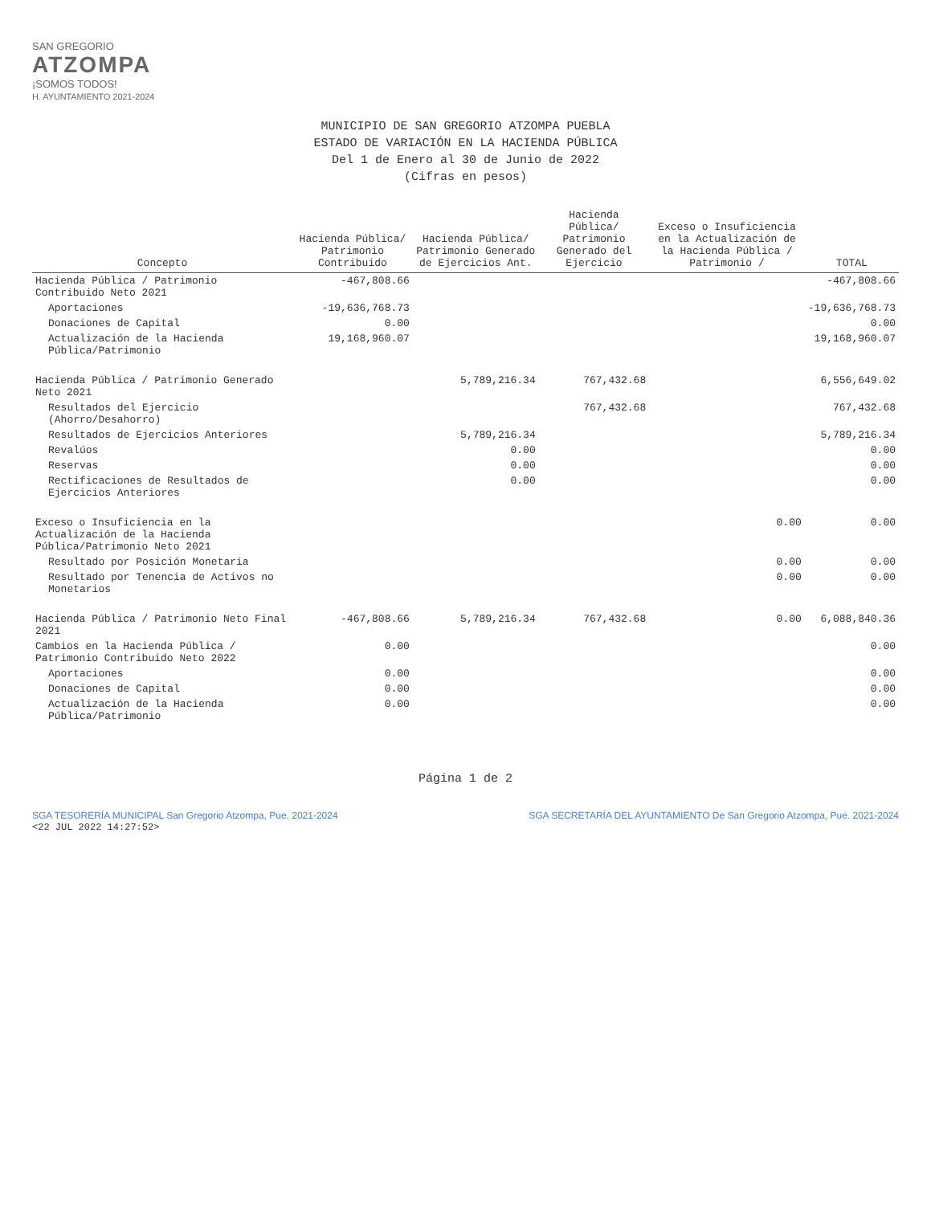SAN GREGORIO
ATZOMPA
¡SOMOS TODOS!
H. AYUNTAMIENTO 2021-2024
MUNICIPIO DE SAN GREGORIO ATZOMPA PUEBLA
ESTADO DE VARIACIÓN EN LA HACIENDA PÚBLICA
Del 1 de Enero al 30 de Junio de 2022
(Cifras en pesos)
| Concepto | Hacienda Pública/ Patrimonio Contribuido | Hacienda Pública/ Patrimonio Generado de Ejercicios Ant. | Hacienda Pública/ Patrimonio Generado del Ejercicio | Exceso o Insuficiencia en la Actualización de la Hacienda Pública / Patrimonio / | TOTAL |
| --- | --- | --- | --- | --- | --- |
| Hacienda Pública / Patrimonio Contribuido Neto 2021 | -467,808.66 | | | | -467,808.66 |
| Aportaciones | -19,636,768.73 | | | | -19,636,768.73 |
| Donaciones de Capital | 0.00 | | | | 0.00 |
| Actualización de la Hacienda Pública/Patrimonio | 19,168,960.07 | | | | 19,168,960.07 |
| Hacienda Pública / Patrimonio Generado Neto 2021 | | 5,789,216.34 | 767,432.68 | | 6,556,649.02 |
| Resultados del Ejercicio (Ahorro/Desahorro) | | | 767,432.68 | | 767,432.68 |
| Resultados de Ejercicios Anteriores | | 5,789,216.34 | | | 5,789,216.34 |
| Revalúos | | 0.00 | | | 0.00 |
| Reservas | | 0.00 | | | 0.00 |
| Rectificaciones de Resultados de Ejercicios Anteriores | | 0.00 | | | 0.00 |
| Exceso o Insuficiencia en la Actualización de la Hacienda Pública/Patrimonio Neto 2021 | | | | 0.00 | 0.00 |
| Resultado por Posición Monetaria | | | | 0.00 | 0.00 |
| Resultado por Tenencia de Activos no Monetarios | | | | 0.00 | 0.00 |
| Hacienda Pública / Patrimonio Neto Final 2021 | -467,808.66 | 5,789,216.34 | 767,432.68 | 0.00 | 6,088,840.36 |
| Cambios en la Hacienda Pública / Patrimonio Contribuido Neto 2022 | 0.00 | | | | 0.00 |
| Aportaciones | 0.00 | | | | 0.00 |
| Donaciones de Capital | 0.00 | | | | 0.00 |
| Actualización de la Hacienda Pública/Patrimonio | 0.00 | | | | 0.00 |
Página 1 de 2
SGA TESORERÍA MUNICIPAL San Gregorio Atzompa, Pue. 2021-2024
<22 JUL 2022 14:27:52> SGA SECRETARÍA DEL AYUNTAMIENTO De San Gregorio Atzompa, Pue. 2021-2024